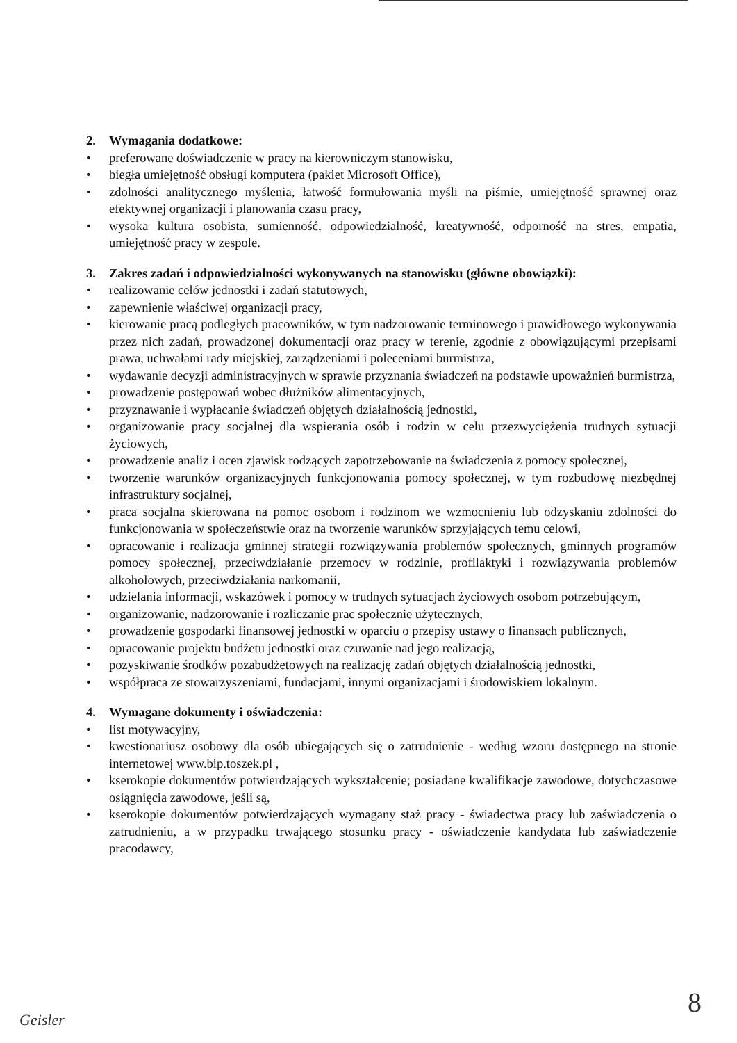2. Wymagania dodatkowe:
• preferowane doświadczenie w pracy na kierowniczym stanowisku,
• biegła umiejętność obsługi komputera (pakiet Microsoft Office),
• zdolności analitycznego myślenia, łatwość formułowania myśli na piśmie, umiejętność sprawnej oraz efektywnej organizacji i planowania czasu pracy,
• wysoka kultura osobista, sumienność, odpowiedzialność, kreatywność, odporność na stres, empatia, umiejętność pracy w zespole.
3. Zakres zadań i odpowiedzialności wykonywanych na stanowisku (główne obowiązki):
• realizowanie celów jednostki i zadań statutowych,
• zapewnienie właściwej organizacji pracy,
• kierowanie pracą podległych pracowników, w tym nadzorowanie terminowego i prawidłowego wykonywania przez nich zadań, prowadzonej dokumentacji oraz pracy w terenie, zgodnie z obowiązującymi przepisami prawa, uchwałami rady miejskiej, zarządzeniami i poleceniami burmistrza,
• wydawanie decyzji administracyjnych w sprawie przyznania świadczeń na podstawie upoważnień burmistrza,
• prowadzenie postępowań wobec dłużników alimentacyjnych,
• przyznawanie i wypłacanie świadczeń objętych działalnością jednostki,
• organizowanie pracy socjalnej dla wspierania osób i rodzin w celu przezwyciężenia trudnych sytuacji życiowych,
• prowadzenie analiz i ocen zjawisk rodzących zapotrzebowanie na świadczenia z pomocy społecznej,
• tworzenie warunków organizacyjnych funkcjonowania pomocy społecznej, w tym rozbudowę niezbędnej infrastruktury socjalnej,
• praca socjalna skierowana na pomoc osobom i rodzinom we wzmocnieniu lub odzyskaniu zdolności do funkcjonowania w społeczeństwie oraz na tworzenie warunków sprzyjających temu celowi,
• opracowanie i realizacja gminnej strategii rozwiązywania problemów społecznych, gminnych programów pomocy społecznej, przeciwdziałanie przemocy w rodzinie, profilaktyki i rozwiązywania problemów alkoholowych, przeciwdziałania narkomanii,
• udzielania informacji, wskazówek i pomocy w trudnych sytuacjach życiowych osobom potrzebującym,
• organizowanie, nadzorowanie i rozliczanie prac społecznie użytecznych,
• prowadzenie gospodarki finansowej jednostki w oparciu o przepisy ustawy o finansach publicznych,
• opracowanie projektu budżetu jednostki oraz czuwanie nad jego realizacją,
• pozyskiwanie środków pozabudżetowych na realizację zadań objętych działalnością jednostki,
• współpraca ze stowarzyszeniami, fundacjami, innymi organizacjami i środowiskiem lokalnym.
4. Wymagane dokumenty i oświadczenia:
• list motywacyjny,
• kwestionariusz osobowy dla osób ubiegających się o zatrudnienie - według wzoru dostępnego na stronie internetowej www.bip.toszek.pl ,
• kserokopie dokumentów potwierdzających wykształcenie; posiadane kwalifikacje zawodowe, dotychczasowe osiągnięcia zawodowe, jeśli są,
• kserokopie dokumentów potwierdzających wymagany staż pracy - świadectwa pracy lub zaświadczenia o zatrudnieniu, a w przypadku trwającego stosunku pracy - oświadczenie kandydata lub zaświadczenie pracodawcy,
Geisler 8